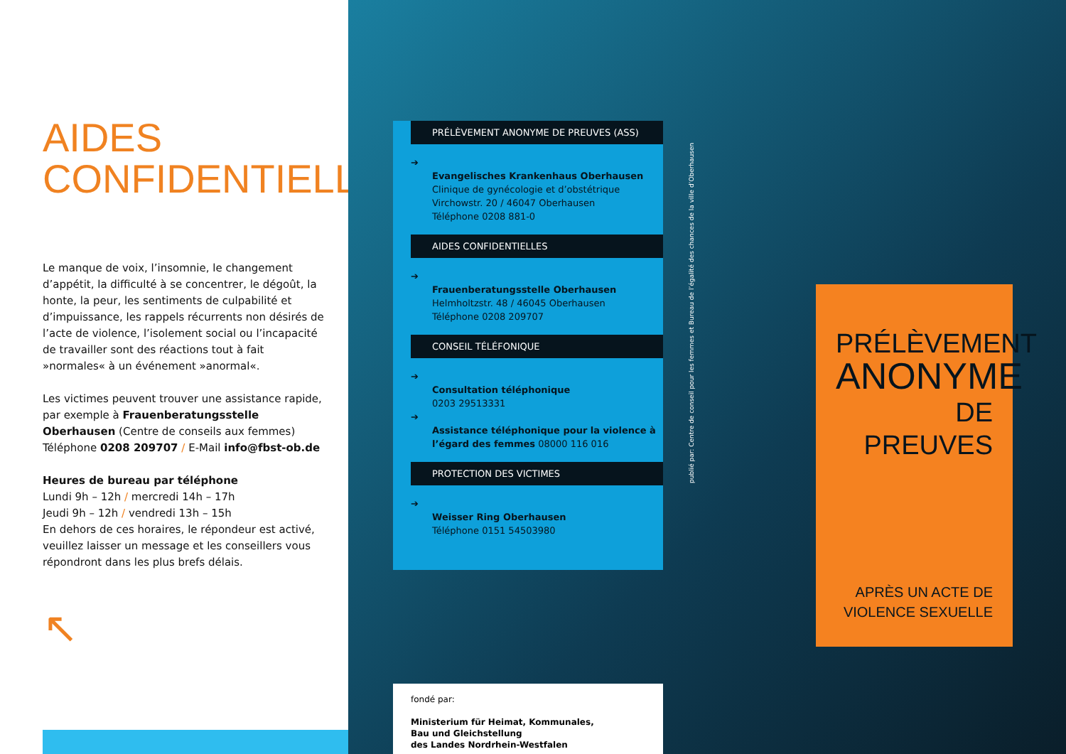AIDES
CONFIDENTIELLES
Le manque de voix, l’insomnie, le changement d’appétit, la difficulté à se concentrer, le dégoût, la honte, la peur, les sentiments de culpabilité et d’impuissance, les rappels récurrents non désirés de l’acte de violence, l’isolement social ou l’incapacité de travailler sont des réactions tout à fait »normales« à un événement »anormal«.
Les victimes peuvent trouver une assistance rapide, par exemple à Frauenberatungsstelle Oberhausen (Centre de conseils aux femmes)
Téléphone 0208 209707 / E-Mail info@fbst-ob.de
Heures de bureau par téléphone
Lundi 9h – 12h / mercredi 14h – 17h
Jeudi 9h – 12h / vendredi 13h – 15h
En dehors de ces horaires, le répondeur est activé, veuillez laisser un message et les conseillers vous répondront dans les plus brefs délais.
↖
PRÉLÈVEMENT ANONYME DE PREUVES (ASS)
➔
Evangelisches Krankenhaus Oberhausen
Clinique de gynécologie et d’obstétrique
Virchowstr. 20 / 46047 Oberhausen
Téléphone 0208 881-0
AIDES CONFIDENTIELLES
➔
Frauenberatungsstelle Oberhausen
Helmholtzstr. 48 / 46045 Oberhausen
Téléphone 0208 209707
CONSEIL TÉLÉFONIQUE
➔
Consultation téléphonique
0203 29513331
➔
Assistance téléphonique pour la violence à l’égard des femmes 08000 116 016
PROTECTION DES VICTIMES
➔
Weisser Ring Oberhausen
Téléphone 0151 54503980
fondé par:
Ministerium für Heimat, Kommunales,
Bau und Gleichstellung
des Landes Nordrhein-Westfalen
publié par: Centre de conseil pour les femmes et Bureau de l’égalité des chances de la ville d’Oberhausen
PRÉLÈVEMENT
ANONYME
DE PREUVES
APRÈS UN ACTE DE
VIOLENCE SEXUELLE